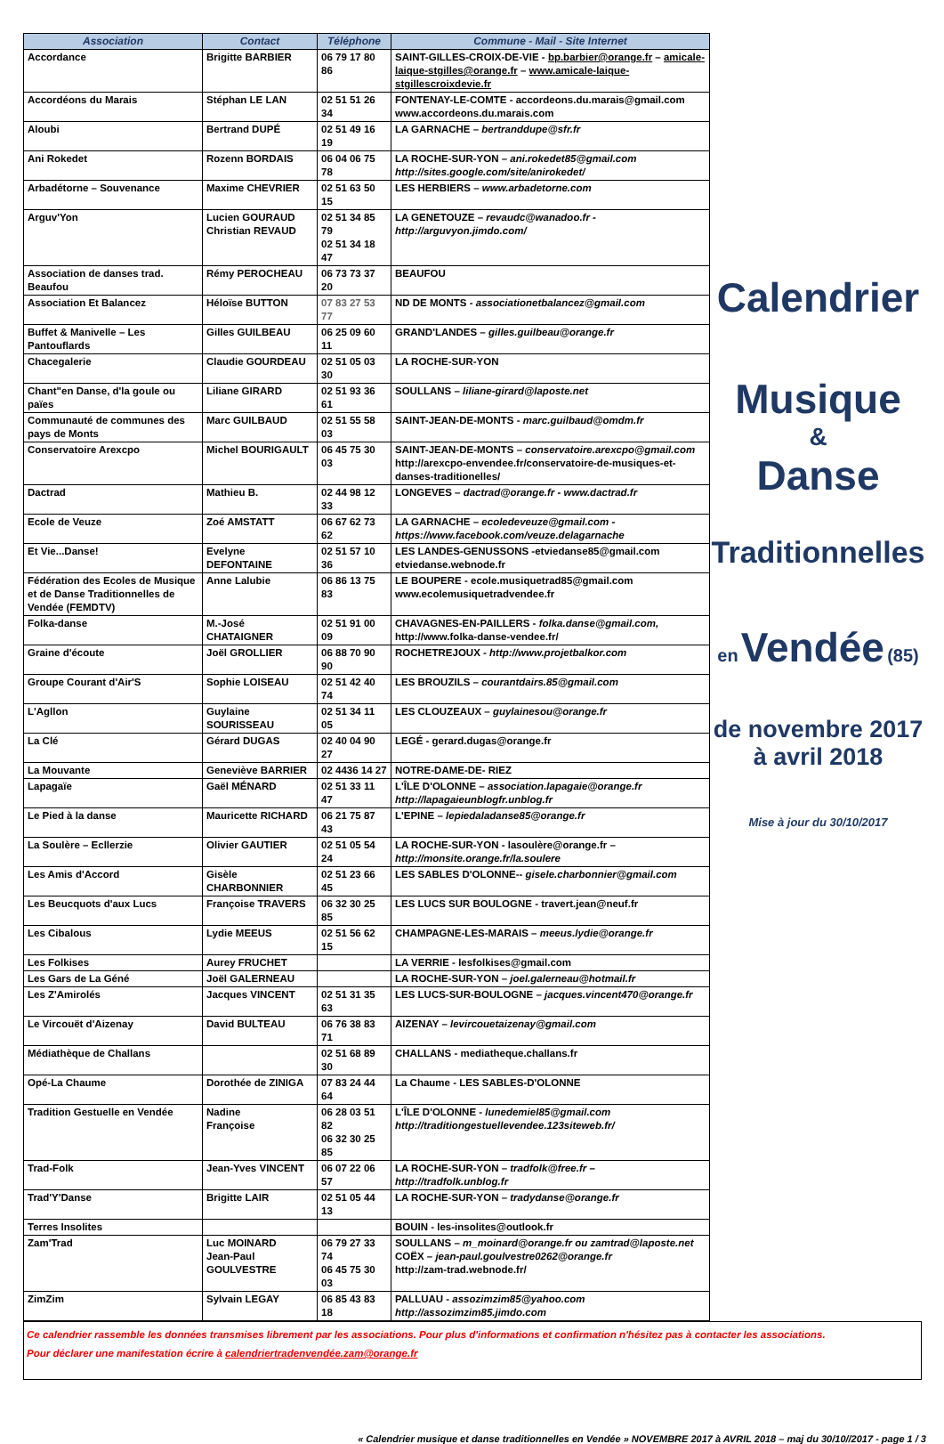| Association | Contact | Téléphone | Commune - Mail - Site Internet |
| --- | --- | --- | --- |
| Accordance | Brigitte BARBIER | 06 79 17 80 86 | SAINT-GILLES-CROIX-DE-VIE - bp.barbier@orange.fr – amicale-laique-stgilles@orange.fr – www.amicale-laique-stgillescroixdevie.fr |
| Accordéons du Marais | Stéphan LE LAN | 02 51 51 26 34 | FONTENAY-LE-COMTE - accordeons.du.marais@gmail.com www.accordeons.du.marais.com |
| Aloubi | Bertrand DUPÉ | 02 51 49 16 19 | LA GARNACHE – bertranddupe@sfr.fr |
| Ani Rokedet | Rozenn BORDAIS | 06 04 06 75 78 | LA ROCHE-SUR-YON – ani.rokedet85@gmail.com http://sites.google.com/site/anirokedet/ |
| Arbadétorne – Souvenance | Maxime CHEVRIER | 02 51 63 50 15 | LES HERBIERS – www.arbadetorne.com |
| Arguv'Yon | Lucien GOURAUD Christian REVAUD | 02 51 34 85 79 02 51 34 18 47 | LA GENETOUZE – revaudc@wanadoo.fr - http://arguvyon.jimdo.com/ |
| Association de danses trad. Beaufou | Rémy PEROCHEAU | 06 73 73 37 20 | BEAUFOU |
| Association Et Balancez | Héloïse BUTTON | 07 83 27 53 77 | ND DE MONTS - associationetbalancez@gmail.com |
| Buffet & Manivelle – Les Pantouflards | Gilles GUILBEAU | 06 25 09 60 11 | GRAND'LANDES – gilles.guilbeau@orange.fr |
| Chacegalerie | Claudie GOURDEAU | 02 51 05 03 30 | LA ROCHE-SUR-YON |
| Chant"en Danse, d'la goule ou païes | Liliane GIRARD | 02 51 93 36 61 | SOULLANS – liliane-girard@laposte.net |
| Communauté de communes des pays de Monts | Marc GUILBAUD | 02 51 55 58 03 | SAINT-JEAN-DE-MONTS - marc.guilbaud@omdm.fr |
| Conservatoire Arexcpo | Michel BOURIGAULT | 06 45 75 30 03 | SAINT-JEAN-DE-MONTS – conservatoire.arexcpo@gmail.com http://arexcpo-envendee.fr/conservatoire-de-musiques-et-danses-traditionelles/ |
| Dactrad | Mathieu B. | 02 44 98 12 33 | LONGEVES – dactrad@orange.fr - www.dactrad.fr |
| Ecole de Veuze | Zoé AMSTATT | 06 67 62 73 62 | LA GARNACHE – ecoledeveuze@gmail.com - https://www.facebook.com/veuze.delagarnache |
| Et Vie...Danse! | Evelyne DEFONTAINE | 02 51 57 10 36 | LES LANDES-GENUSSONS -etviedanse85@gmail.com etviedanse.webnode.fr |
| Fédération des Ecoles de Musique et de Danse Traditionnelles de Vendée (FEMDTV) | Anne Lalubie | 06 86 13 75 83 | LE BOUPERE - ecole.musiquetrad85@gmail.com www.ecolemusiquetradvendee.fr |
| Folka-danse | M.-José CHATAIGNER | 02 51 91 00 09 | CHAVAGNES-EN-PAILLERS - folka.danse@gmail.com, http://www.folka-danse-vendee.fr/ |
| Graine d'écoute | Joël GROLLIER | 06 88 70 90 90 | ROCHETREJOUX - http://www.projetbalkor.com |
| Groupe Courant d'Air'S | Sophie LOISEAU | 02 51 42 40 74 | LES BROUZILS – courantdairs.85@gmail.com |
| L'Agllon | Guylaine SOURISSEAU | 02 51 34 11 05 | LES CLOUZEAUX – guylainesou@orange.fr |
| La Clé | Gérard DUGAS | 02 40 04 90 27 | LEGÉ - gerard.dugas@orange.fr |
| La Mouvante | Geneviève BARRIER | 02 4436 14 27 | NOTRE-DAME-DE- RIEZ |
| Lapagaïe | Gaël MÉNARD | 02 51 33 11 47 | L'ÎLE D'OLONNE – association.lapagaie@orange.fr http://lapagaieunblogfr.unblog.fr |
| Le Pied à la danse | Mauricette RICHARD | 06 21 75 87 43 | L'EPINE – lepiedaladanse85@orange.fr |
| La Soulère – Ecllerzie | Olivier GAUTIER | 02 51 05 54 24 | LA ROCHE-SUR-YON - lasoulère@orange.fr – http://monsite.orange.fr/la.soulere |
| Les Amis d'Accord | Gisèle CHARBONNIER | 02 51 23 66 45 | LES SABLES D'OLONNE-- gisele.charbonnier@gmail.com |
| Les Beucquots d'aux Lucs | Françoise TRAVERS | 06 32 30 25 85 | LES LUCS SUR BOULOGNE - travert.jean@neuf.fr |
| Les Cibalous | Lydie MEEUS | 02 51 56 62 15 | CHAMPAGNE-LES-MARAIS – meeus.lydie@orange.fr |
| Les Folkises | Aurey FRUCHET | | LA VERRIE - lesfolkises@gmail.com |
| Les Gars de La Géné | Joël GALERNEAU | | LA ROCHE-SUR-YON – joel.galerneau@hotmail.fr |
| Les Z'Amirolés | Jacques VINCENT | 02 51 31 35 63 | LES LUCS-SUR-BOULOGNE – jacques.vincent470@orange.fr |
| Le Vircouët d'Aizenay | David BULTEAU | 06 76 38 83 71 | AIZENAY – levircouetaizenay@gmail.com |
| Médiathèque de Challans | | 02 51 68 89 30 | CHALLANS - mediatheque.challans.fr |
| Opé-La Chaume | Dorothée de ZINIGA | 07 83 24 44 64 | La Chaume - LES SABLES-D'OLONNE |
| Tradition Gestuelle en Vendée | Nadine Françoise | 06 28 03 51 82 06 32 30 25 85 | L'ÎLE D'OLONNE - lunedemiel85@gmail.com http://traditiongestuellevendee.123siteweb.fr/ |
| Trad-Folk | Jean-Yves VINCENT | 06 07 22 06 57 | LA ROCHE-SUR-YON – tradfolk@free.fr – http://tradfolk.unblog.fr |
| Trad'Y'Danse | Brigitte LAIR | 02 51 05 44 13 | LA ROCHE-SUR-YON – tradydanse@orange.fr |
| Terres Insolites | | | BOUIN - les-insolites@outlook.fr |
| Zam'Trad | Luc MOINARD Jean-Paul GOULVESTRE | 06 79 27 33 74 06 45 75 30 03 | SOULLANS – m_moinard@orange.fr ou zamtrad@laposte.net COËX – jean-paul.goulvestre0262@orange.fr http://zam-trad.webnode.fr/ |
| ZimZim | Sylvain LEGAY | 06 85 43 83 18 | PALLUAU - assozimzim85@yahoo.com http://assozimzim85.jimdo.com |
Calendrier
Musique
&
Danse
Traditionnelles
en Vendée (85)
de novembre 2017
à avril 2018
Mise à jour du 30/10/2017
Ce calendrier rassemble les données transmises librement par les associations. Pour plus d'informations et confirmation n'hésitez pas à contacter les associations.
Pour déclarer une manifestation écrire à calendriertradenvendée.zam@orange.fr
« Calendrier musique et danse traditionnelles en Vendée » NOVEMBRE 2017 à AVRIL 2018 – maj du 30/10//2017 - page 1 / 3